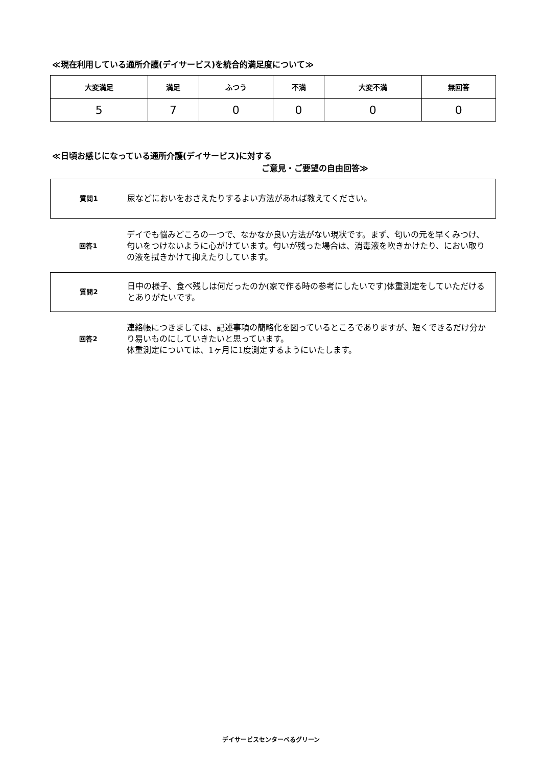≪現在利用している通所介護(デイサービス)を統合的満足度について≫
| 大変満足 | 満足 | ふつう | 不満 | 大変不満 | 無回答 |
| --- | --- | --- | --- | --- | --- |
| 5 | 7 | 0 | 0 | 0 | 0 |
≪日頃お感じになっている通所介護(デイサービス)に対する
ご意見・ご要望の自由回答≫
質問1
尿などにおいをおさえたりするよい方法があれば教えてください。
回答1
デイでも悩みどころの一つで、なかなか良い方法がない現状です。まず、匂いの元を早くみつけ、匂いをつけないように心がけています。匂いが残った場合は、消毒液を吹きかけたり、におい取りの液を拭きかけて抑えたりしています。
質問2
日中の様子、食べ残しは何だったのか(家で作る時の参考にしたいです)体重測定をしていただけるとありがたいです。
回答2
連絡帳につきましては、記述事項の簡略化を図っているところでありますが、短くできるだけ分かり易いものにしていきたいと思っています。
体重測定については、1ヶ月に1度測定するようにいたします。
デイサービスセンターべるグリーン